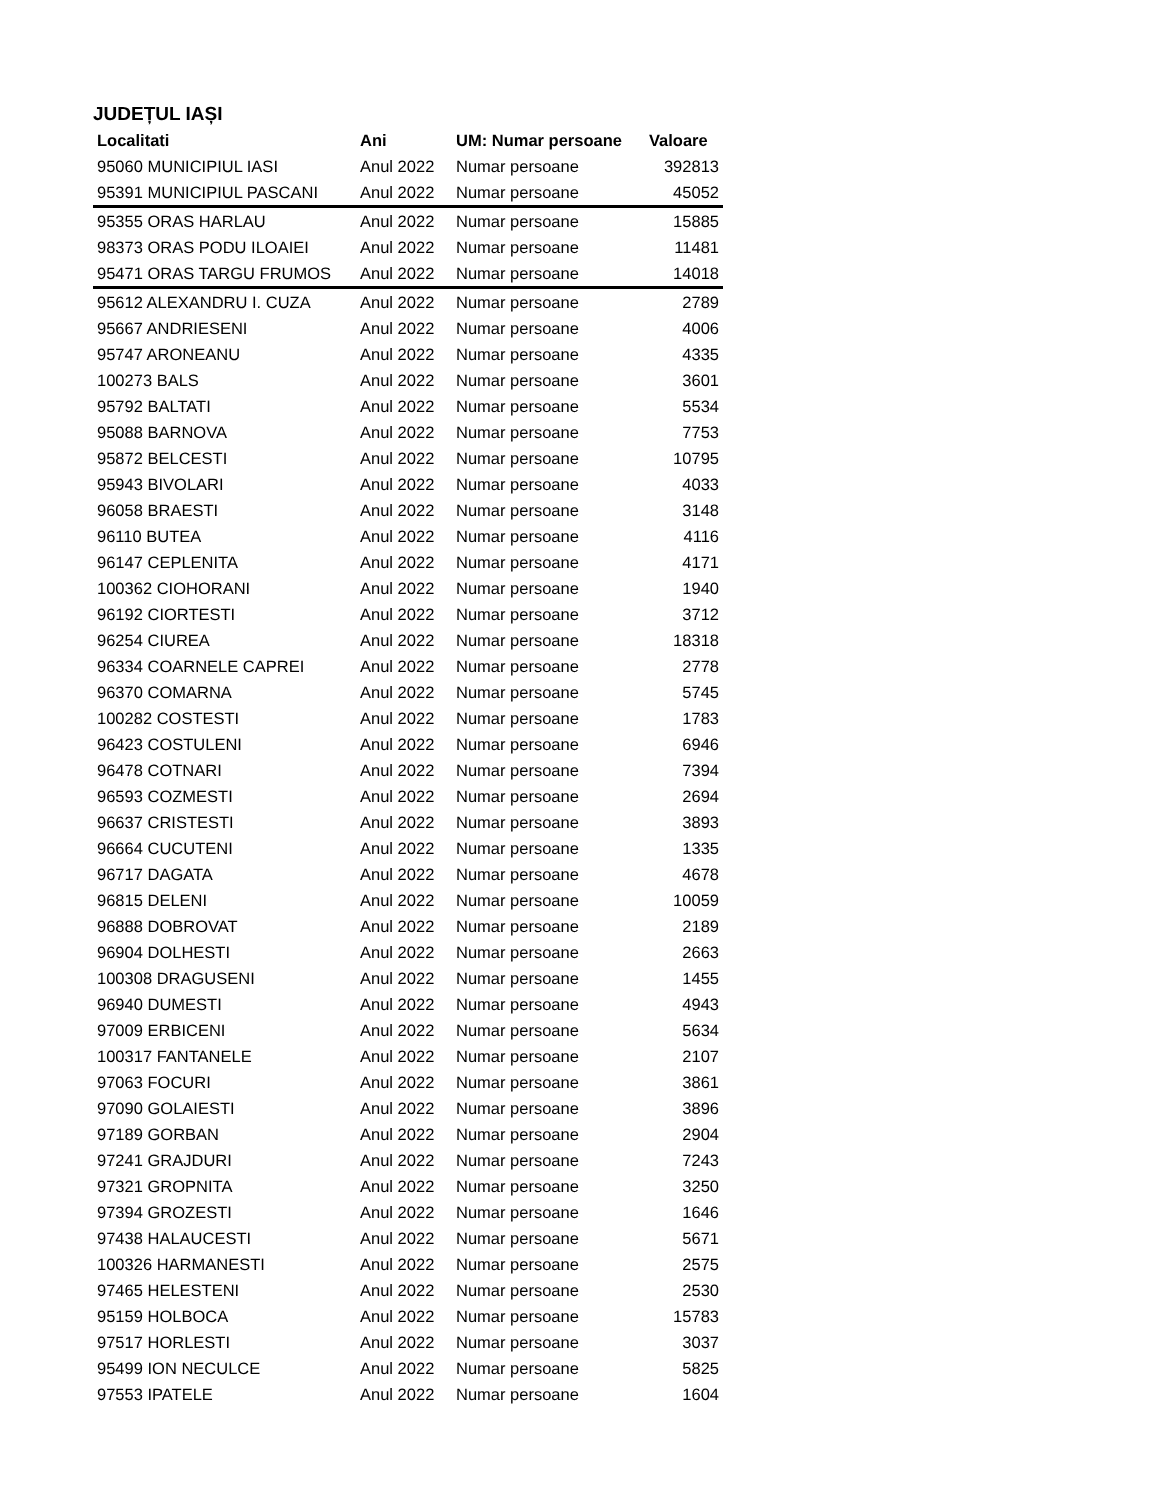JUDEȚUL IAȘI
| Localitati | Ani | UM: Numar persoane | Valoare |
| --- | --- | --- | --- |
| 95060 MUNICIPIUL IASI | Anul 2022 | Numar persoane | 392813 |
| 95391 MUNICIPIUL PASCANI | Anul 2022 | Numar persoane | 45052 |
| 95355 ORAS HARLAU | Anul 2022 | Numar persoane | 15885 |
| 98373 ORAS PODU ILOAIEI | Anul 2022 | Numar persoane | 11481 |
| 95471 ORAS TARGU FRUMOS | Anul 2022 | Numar persoane | 14018 |
| 95612 ALEXANDRU I. CUZA | Anul 2022 | Numar persoane | 2789 |
| 95667 ANDRIESENI | Anul 2022 | Numar persoane | 4006 |
| 95747 ARONEANU | Anul 2022 | Numar persoane | 4335 |
| 100273 BALS | Anul 2022 | Numar persoane | 3601 |
| 95792 BALTATI | Anul 2022 | Numar persoane | 5534 |
| 95088 BARNOVA | Anul 2022 | Numar persoane | 7753 |
| 95872 BELCESTI | Anul 2022 | Numar persoane | 10795 |
| 95943 BIVOLARI | Anul 2022 | Numar persoane | 4033 |
| 96058 BRAESTI | Anul 2022 | Numar persoane | 3148 |
| 96110 BUTEA | Anul 2022 | Numar persoane | 4116 |
| 96147 CEPLENITA | Anul 2022 | Numar persoane | 4171 |
| 100362 CIOHORANI | Anul 2022 | Numar persoane | 1940 |
| 96192 CIORTESTI | Anul 2022 | Numar persoane | 3712 |
| 96254 CIUREA | Anul 2022 | Numar persoane | 18318 |
| 96334 COARNELE CAPREI | Anul 2022 | Numar persoane | 2778 |
| 96370 COMARNA | Anul 2022 | Numar persoane | 5745 |
| 100282 COSTESTI | Anul 2022 | Numar persoane | 1783 |
| 96423 COSTULENI | Anul 2022 | Numar persoane | 6946 |
| 96478 COTNARI | Anul 2022 | Numar persoane | 7394 |
| 96593 COZMESTI | Anul 2022 | Numar persoane | 2694 |
| 96637 CRISTESTI | Anul 2022 | Numar persoane | 3893 |
| 96664 CUCUTENI | Anul 2022 | Numar persoane | 1335 |
| 96717 DAGATA | Anul 2022 | Numar persoane | 4678 |
| 96815 DELENI | Anul 2022 | Numar persoane | 10059 |
| 96888 DOBROVAT | Anul 2022 | Numar persoane | 2189 |
| 96904 DOLHESTI | Anul 2022 | Numar persoane | 2663 |
| 100308 DRAGUSENI | Anul 2022 | Numar persoane | 1455 |
| 96940 DUMESTI | Anul 2022 | Numar persoane | 4943 |
| 97009 ERBICENI | Anul 2022 | Numar persoane | 5634 |
| 100317 FANTANELE | Anul 2022 | Numar persoane | 2107 |
| 97063 FOCURI | Anul 2022 | Numar persoane | 3861 |
| 97090 GOLAIESTI | Anul 2022 | Numar persoane | 3896 |
| 97189 GORBAN | Anul 2022 | Numar persoane | 2904 |
| 97241 GRAJDURI | Anul 2022 | Numar persoane | 7243 |
| 97321 GROPNITA | Anul 2022 | Numar persoane | 3250 |
| 97394 GROZESTI | Anul 2022 | Numar persoane | 1646 |
| 97438 HALAUCESTI | Anul 2022 | Numar persoane | 5671 |
| 100326 HARMANESTI | Anul 2022 | Numar persoane | 2575 |
| 97465 HELESTENI | Anul 2022 | Numar persoane | 2530 |
| 95159 HOLBOCA | Anul 2022 | Numar persoane | 15783 |
| 97517 HORLESTI | Anul 2022 | Numar persoane | 3037 |
| 95499 ION NECULCE | Anul 2022 | Numar persoane | 5825 |
| 97553 IPATELE | Anul 2022 | Numar persoane | 1604 |